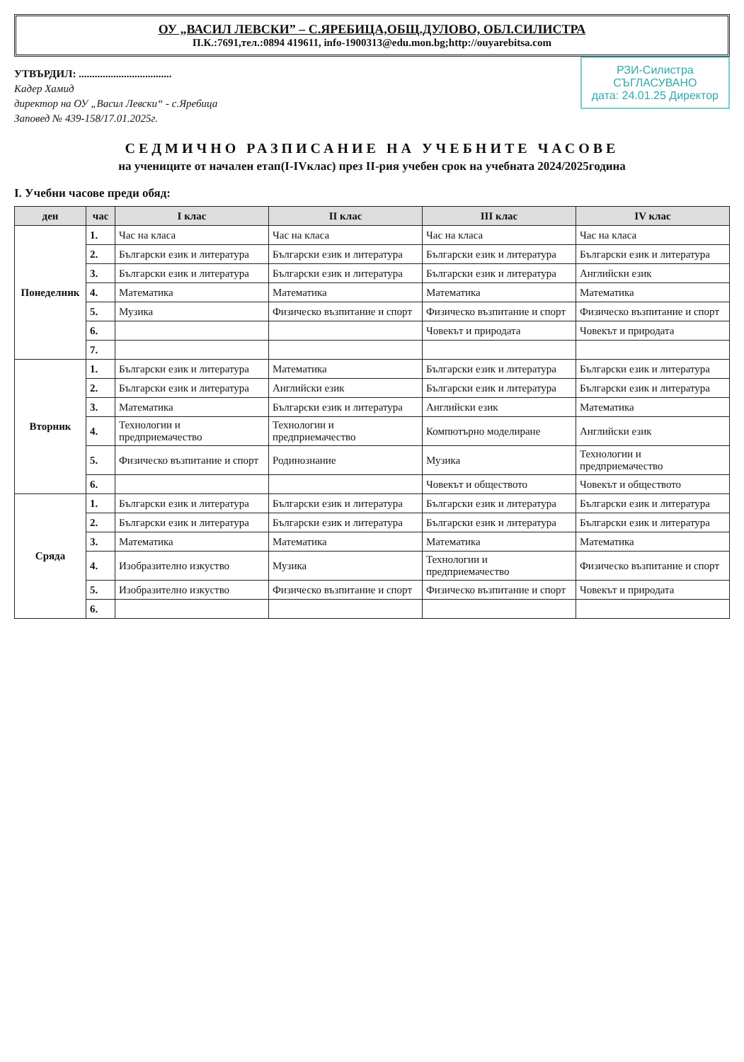ОУ „ВАСИЛ ЛЕВСКИ” – С.ЯРЕБИЦА,ОБЩ.ДУЛОВО, ОБЛ.СИЛИСТРА
П.К.:7691,тел.:0894 419611, info-1900313@edu.mon.bg;http://ouyarebitsa.com
РЗИ-Силистра
СЪГЛАСУВАНО
дата: 24.01.25 Директор
УТВЪРДИЛ: ...................................
Кадер Хамид
директор на ОУ „Васил Левски“ - с.Яребица
Заповед № 439-158/17.01.2025г.
СЕДМИЧНО РАЗПИСАНИЕ НА УЧЕБНИТЕ ЧАСОВЕ
на учениците от начален етап(І-ІVклас) през ІІ-рия учебен срок на учебната 2024/2025година
І. Учебни часове преди обяд:
| ден | час | І клас | ІІ клас | ІІІ клас | ІV клас |
| --- | --- | --- | --- | --- | --- |
| Понеделник | 1. | Час на класа | Час на класа | Час на класа | Час на класа |
| | 2. | Български език и литература | Български език и литература | Български език и литература | Български език и литература |
| | 3. | Български език и литература | Български език и литература | Български език и литература | Английски език |
| | 4. | Математика | Математика | Математика | Математика |
| | 5. | Музика | Физическо възпитание и спорт | Физическо възпитание и спорт | Физическо възпитание и спорт |
| | 6. | | | Човекът и природата | Човекът и природата |
| | 7. | | | | |
| Вторник | 1. | Български език и литература | Математика | Български език и литература | Български език и литература |
| | 2. | Български език и литература | Английски език | Български език и литература | Български език и литература |
| | 3. | Математика | Български език и литература | Английски език | Математика |
| | 4. | Технологии и предприемачество | Технологии и предприемачество | Компютърно моделиране | Английски език |
| | 5. | Физическо възпитание и спорт | Родинознание | Музика | Технологии и предприемачество |
| | 6. | | | Човекът и обществото | Човекът и обществото |
| Сряда | 1. | Български език и литература | Български език и литература | Български език и литература | Български език и литература |
| | 2. | Български език и литература | Български език и литература | Български език и литература | Български език и литература |
| | 3. | Математика | Математика | Математика | Математика |
| | 4. | Изобразително изкуство | Музика | Технологии и предприемачество | Физическо възпитание и спорт |
| | 5. | Изобразително изкуство | Физическо възпитание и спорт | Физическо възпитание и спорт | Човекът и природата |
| | 6. | | | | |